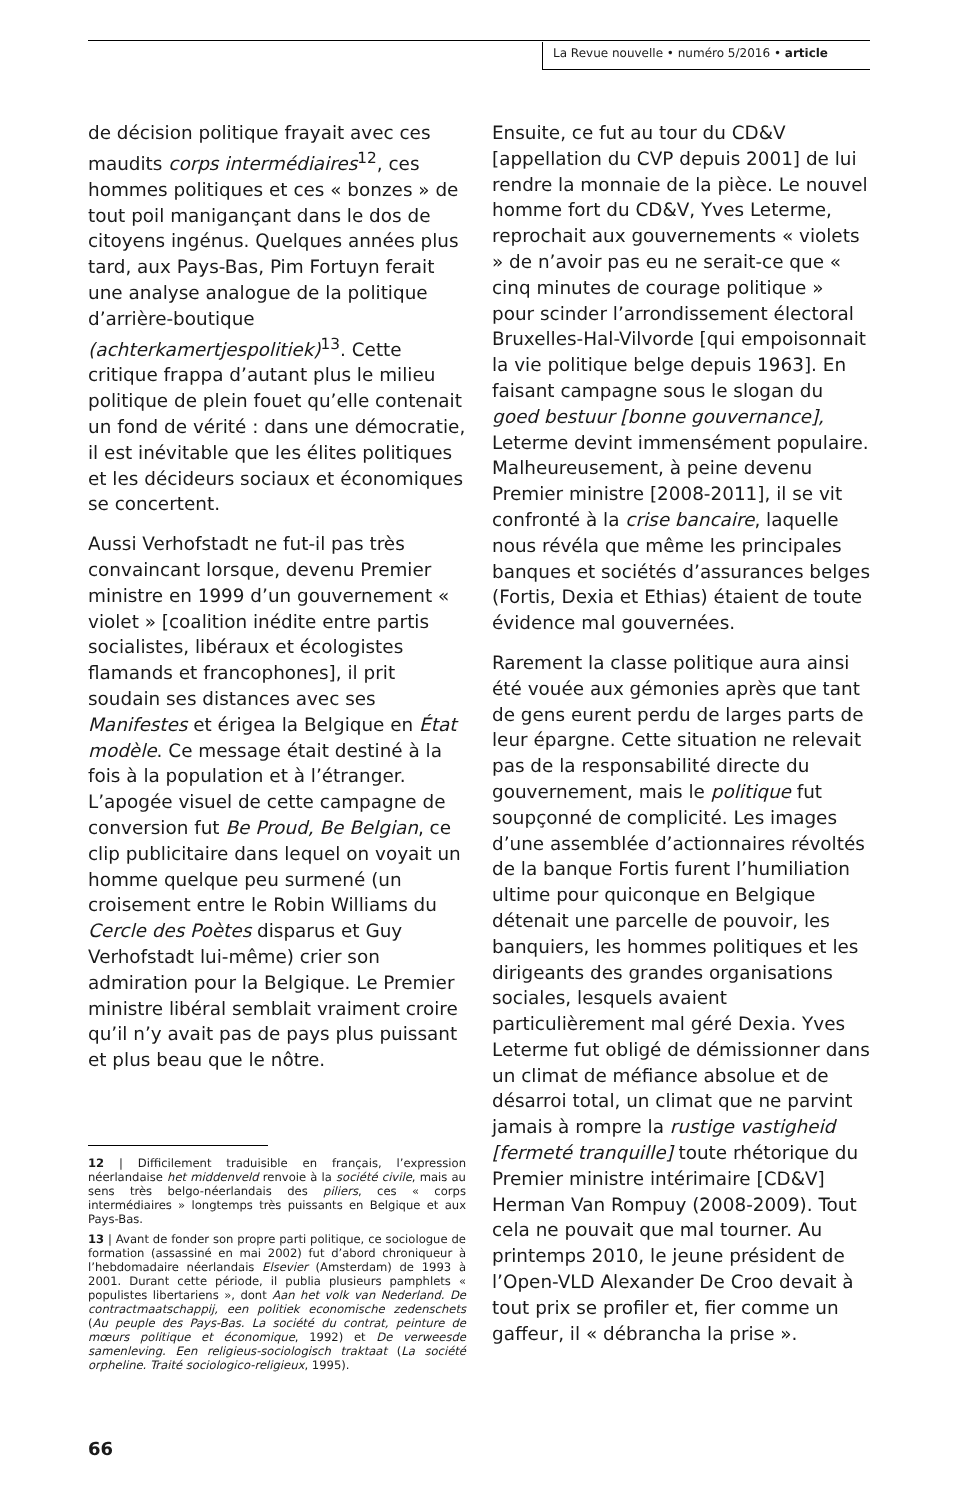La Revue nouvelle • numéro 5/2016 • article
de décision politique frayait avec ces maudits corps intermédiaires<sup>12</sup>, ces hommes politiques et ces « bonzes » de tout poil manigançant dans le dos de citoyens ingénus. Quelques années plus tard, aux Pays-Bas, Pim Fortuyn ferait une analyse analogue de la politique d’arrière-boutique (achterkamertjespolitiek)<sup>13</sup>. Cette critique frappa d’autant plus le milieu politique de plein fouet qu’elle contenait un fond de vérité : dans une démocratie, il est inévitable que les élites politiques et les décideurs sociaux et économiques se concertent.
Aussi Verhofstadt ne fut-il pas très convaincant lorsque, devenu Premier ministre en 1999 d’un gouvernement « violet » [coalition inédite entre partis socialistes, libéraux et écologistes flamands et francophones], il prit soudain ses distances avec ses Manifestes et érigea la Belgique en État modèle. Ce message était destiné à la fois à la population et à l’étranger. L’apogée visuel de cette campagne de conversion fut Be Proud, Be Belgian, ce clip publicitaire dans lequel on voyait un homme quelque peu surmené (un croisement entre le Robin Williams du Cercle des Poètes disparus et Guy Verhofstadt lui-même) crier son admiration pour la Belgique. Le Premier ministre libéral semblait vraiment croire qu’il n’y avait pas de pays plus puissant et plus beau que le nôtre.
12 | Difficilement traduisible en français, l’expression néerlandaise het middenveld renvoie à la société civile, mais au sens très belgo-néerlandais des piliers, ces « corps intermédiaires » longtemps très puissants en Belgique et aux Pays-Bas.
13 | Avant de fonder son propre parti politique, ce sociologue de formation (assassiné en mai 2002) fut d’abord chroniqueur à l’hebdomadaire néerlandais Elsevier (Amsterdam) de 1993 à 2001. Durant cette période, il publia plusieurs pamphlets « populistes libertariens », dont Aan het volk van Nederland. De contractmaatschappij, een politiek economische zedenschets (Au peuple des Pays-Bas. La société du contrat, peinture de mœurs politique et économique, 1992) et De verweesde samenleving. Een religieus-sociologisch traktaat (La société orpheline. Traité sociologico-religieux, 1995).
Ensuite, ce fut au tour du CD&V [appellation du CVP depuis 2001] de lui rendre la monnaie de la pièce. Le nouvel homme fort du CD&V, Yves Leterme, reprochait aux gouvernements « violets » de n’avoir pas eu ne serait-ce que « cinq minutes de courage politique » pour scinder l’arrondissement électoral Bruxelles-Hal-Vilvorde [qui empoisonnait la vie politique belge depuis 1963]. En faisant campagne sous le slogan du goed bestuur [bonne gouvernance], Leterme devint immensément populaire. Malheureusement, à peine devenu Premier ministre [2008-2011], il se vit confronté à la crise bancaire, laquelle nous révéla que même les principales banques et sociétés d’assurances belges (Fortis, Dexia et Ethias) étaient de toute évidence mal gouvernées.
Rarement la classe politique aura ainsi été vouée aux gémonies après que tant de gens eurent perdu de larges parts de leur épargne. Cette situation ne relevait pas de la responsabilité directe du gouvernement, mais le politique fut soupçonné de complicité. Les images d’une assemblée d’actionnaires révoltés de la banque Fortis furent l’humiliation ultime pour quiconque en Belgique détenait une parcelle de pouvoir, les banquiers, les hommes politiques et les dirigeants des grandes organisations sociales, lesquels avaient particulièrement mal géré Dexia. Yves Leterme fut obligé de démissionner dans un climat de méfiance absolue et de désarroi total, un climat que ne parvint jamais à rompre la rustige vastigheid [fermeté tranquille] toute rhétorique du Premier ministre intérimaire [CD&V] Herman Van Rompuy (2008-2009). Tout cela ne pouvait que mal tourner. Au printemps 2010, le jeune président de l’Open-VLD Alexander De Croo devait à tout prix se profiler et, fier comme un gaffeur, il « débrancha la prise ».
66